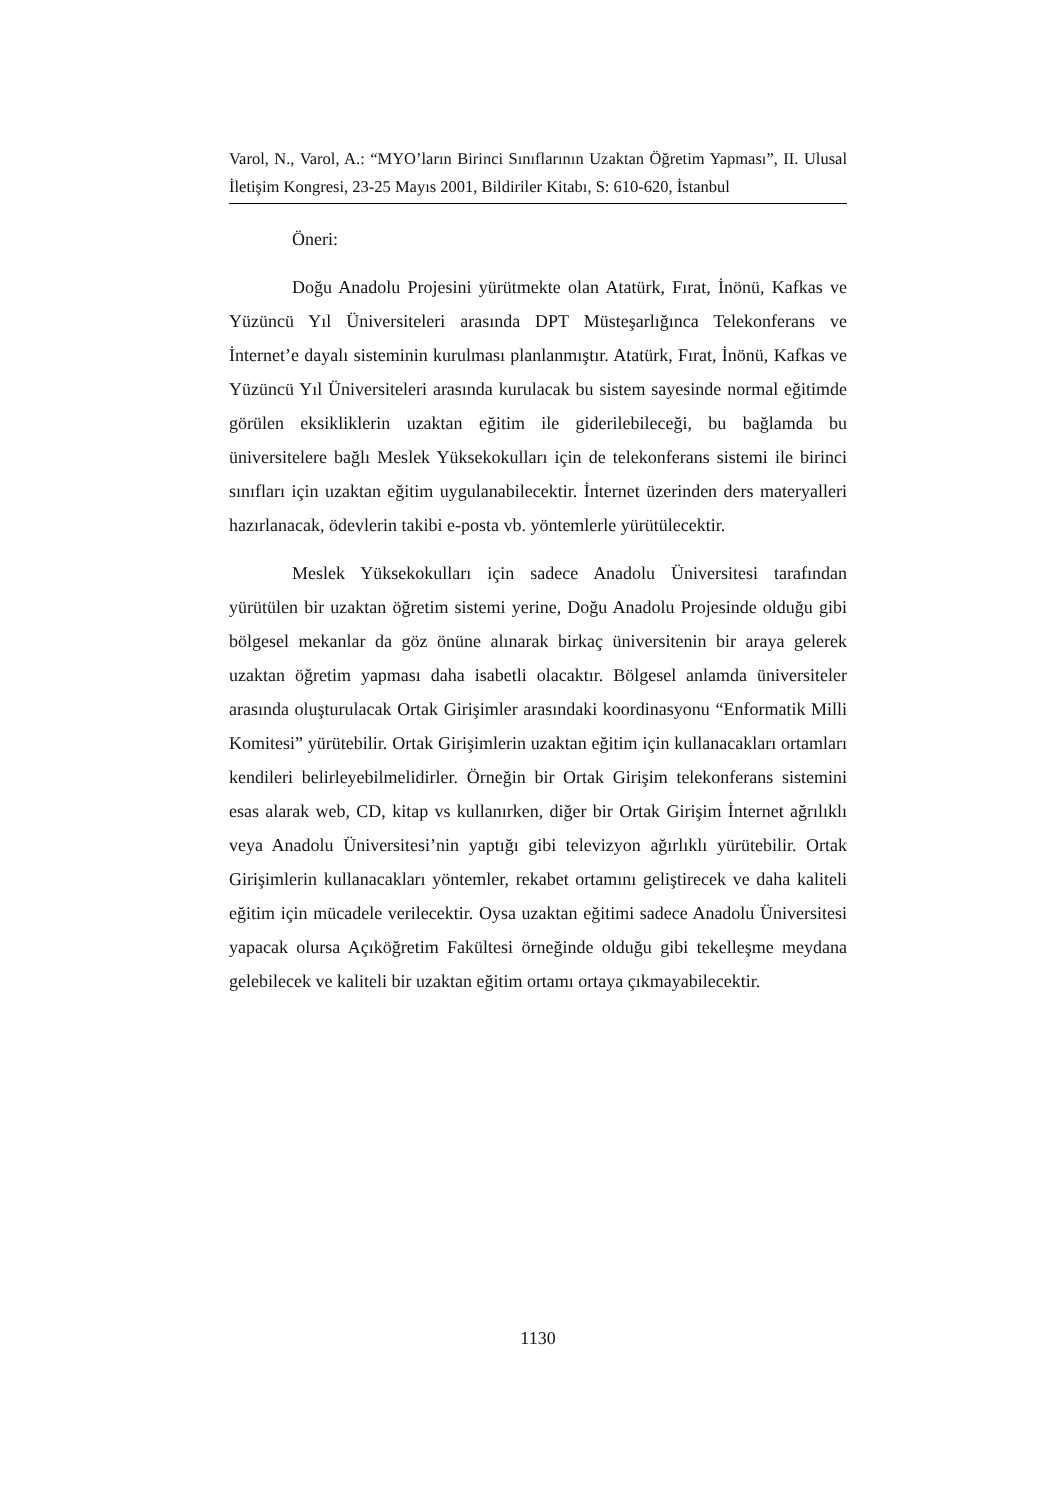Varol, N., Varol, A.: “MYO’ların Birinci Sınıflarının Uzaktan Öğretim Yapması”, II. Ulusal İletişim Kongresi, 23-25 Mayıs 2001, Bildiriler Kitabı, S: 610-620, İstanbul
Öneri:
Doğu Anadolu Projesini yürütmekte olan Atatürk, Fırat, İnönü, Kafkas ve Yüzüncü Yıl Üniversiteleri arasında DPT Müsteşarlığınca Telekonferans ve İnternet’e dayalı sisteminin kurulması planlanmıştır. Atatürk, Fırat, İnönü, Kafkas ve Yüzüncü Yıl Üniversiteleri arasında kurulacak bu sistem sayesinde normal eğitimde görülen eksikliklerin uzaktan eğitim ile giderilebileceği, bu bağlamda bu üniversitelere bağlı Meslek Yüksekokulları için de telekonferans sistemi ile birinci sınıfları için uzaktan eğitim uygulanabilecektir. İnternet üzerinden ders materyalleri hazırlanacak, ödevlerin takibi e-posta vb. yöntemlerle yürütülecektir.
Meslek Yüksekokulları için sadece Anadolu Üniversitesi tarafından yürütülen bir uzaktan öğretim sistemi yerine, Doğu Anadolu Projesinde olduğu gibi bölgesel mekanlar da göz önüne alınarak birkaç üniversitenin bir araya gelerek uzaktan öğretim yapması daha isabetli olacaktır. Bölgesel anlamda üniversiteler arasında oluşturulacak Ortak Girişimler arasındaki koordinasyonu “Enformatik Milli Komitesi” yürütebilir. Ortak Girişimlerin uzaktan eğitim için kullanacakları ortamları kendileri belirleyebilmelidirler. Örneğin bir Ortak Girişim telekonferans sistemini esas alarak web, CD, kitap vs kullanırken, diğer bir Ortak Girişim İnternet ağrılıklı veya Anadolu Üniversitesi’nin yaptığı gibi televizyon ağırlıklı yürütebilir. Ortak Girişimlerin kullanacakları yöntemler, rekabet ortamını geliştirecek ve daha kaliteli eğitim için mücadele verilecektir. Oysa uzaktan eğitimi sadece Anadolu Üniversitesi yapacak olursa Açıköğretim Fakültesi örneğinde olduğu gibi tekelleşme meydana gelebilecek ve kaliteli bir uzaktan eğitim ortamı ortaya çıkmayabilecektir.
1130